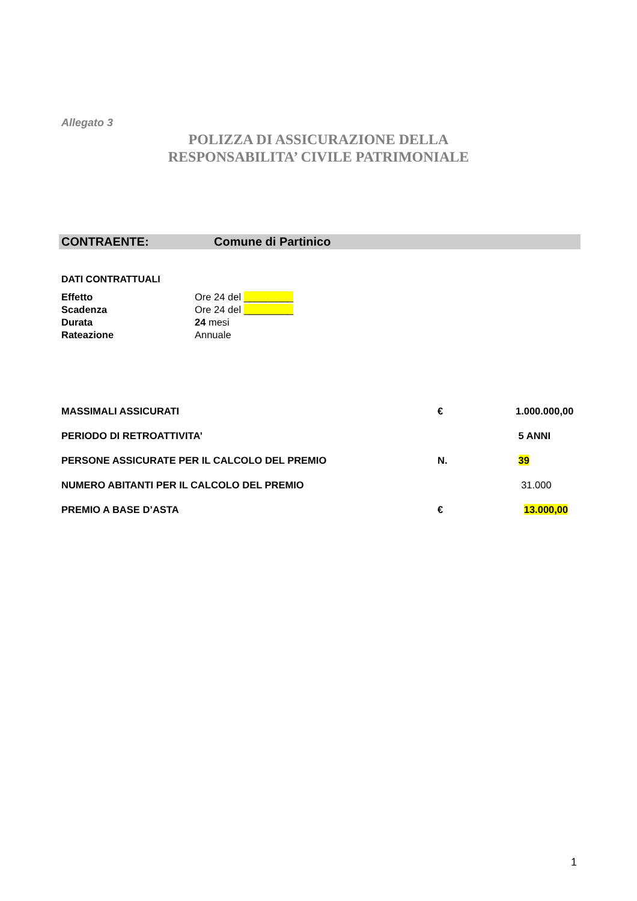Allegato 3
POLIZZA DI ASSICURAZIONE DELLA
RESPONSABILITA’ CIVILE PATRIMONIALE
CONTRAENTE: Comune di Partinico
DATI CONTRATTUALI
| Effetto | Ore 24 del _________ |
| Scadenza | Ore 24 del _________ |
| Durata | 24 mesi |
| Rateazione | Annuale |
| MASSIMALI ASSICURATI | € | 1.000.000,00 |
| PERIODO DI RETROATTIVITA’ | | 5 ANNI |
| PERSONE ASSICURATE PER IL CALCOLO DEL PREMIO | N. | 39 |
| NUMERO ABITANTI PER IL CALCOLO DEL PREMIO | | 31.000 |
| PREMIO A BASE D’ASTA | € | 13.000,00 |
1